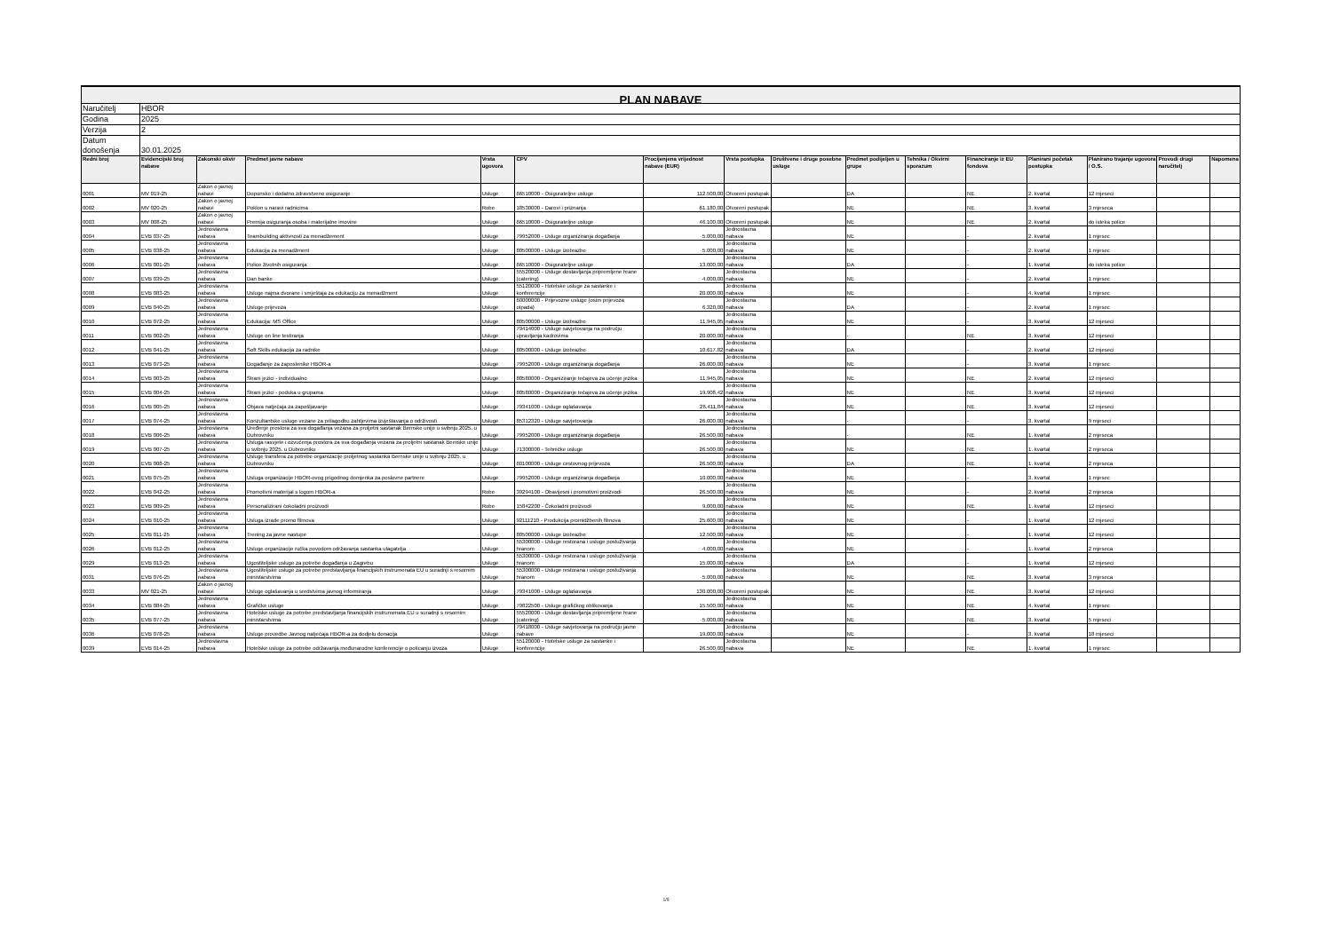| PLAN NABAVE | | | | | | | | | | | | | | | |
| Naručitelj | HBOR | | | | | | | | | | | | | | |
| Godina | 2025 | | | | | | | | | | | | | | |
| Verzija | 2 | | | | | | | | | | | | | | |
| Datum donošenja | 30.01.2025 | | | | | | | | | | | | | | |
| Redni broj | Evidencijski broj nabave | Zakonski okvir | Predmet javne nabave | Vrsta ugovora | CPV | Procijenjena vrijednost nabave (EUR) | Vrsta postupka | Društvene i druge posebne usluge | Predmet podijeljen u grupe | Tehnika / Okvirni sporazum | Financiranje iz EU fondova | Planirani početak postupka | Planirano trajanje ugovora / O.S. | Provodi drugi naručitelj | Napomena |
| 0001 | MV 019-25 | Zakon o javnoj nabavi | Dopunsko i dodatno zdravstveno osiguranje | Usluge | 66510000 - Osiguratelјne usluge | 112.500,00 | Otvoreni postupak | | DA | | NE | 2. kvartal | 12 mjeseci | | |
| 0002 | MV 020-25 | Zakon o javnoj nabavi | Poklon u naravi radnicima | Robe | 18530000 - Darovi i priznanja | 61.180,00 | Otvoreni postupak | | NE | | NE | 3. kvartal | 3 mjeseca | | |
| 0003 | MV 008-25 | Zakon o javnoj nabavi | Premija osiguranja osoba i materijalne imovine | Usluge | 66510000 - Osiguratelјne usluge | 46.100,00 | Otvoreni postupak | | NE | | NE | 2. kvartal | do isteka police | | |
| 0004 | EVB 037-25 | Jednostavna nabava | Teambuilding aktivnosti za menadžement | Usluge | 79952000 - Usluge organiziranja događanja | 5.000,00 | Jednostavna nabava | | NE | | - | 2. kvartal | 1 mjesec | | |
| 0005 | EVB 038-25 | Jednostavna nabava | Edukacija za menadžment | Usluge | 80500000 - Usluge izobrazbe | 5.000,00 | Jednostavna nabava | | NE | | - | 2. kvartal | 1 mjesec | | |
| 0006 | EVB 001-25 | Jednostavna nabava | Police životnih osiguranja | Usluge | 66510000 - Osiguratelјne usluge | 13.000,00 | Jednostavna nabava | | DA | | - | 1. kvartal | do isteka police | | |
| 0007 | EVB 039-25 | Jednostavna nabava | Dan banke | Usluge | 55520000 - Usluge dostavljanja pripremljene hrane (catering) | 4.000,00 | Jednostavna nabava | | NE | | - | 2. kvartal | 1 mjesec | | |
| 0008 | EVB 083-25 | Jednostavna nabava | Usluge najma dvorane i smještaja za edukaciju za menadžment | Usluge | 55120000 - Hotelske usluge za sastanke i konferencije | 20.000,00 | Jednostavna nabava | | NE | | - | 4. kvartal | 1 mjesec | | |
| 0009 | EVB 040-25 | Jednostavna nabava | Usluge prijevoza | Usluge | 60000000 - Prijevozne usluge (osim prijevoza otpada) | 6.320,00 | Jednostavna nabava | | DA | | - | 2. kvartal | 1 mjesec | | |
| 0010 | EVB 072-25 | Jednostavna nabava | Edukacija: MS Office | Usluge | 80500000 - Usluge izobrazbe | 11.945,05 | Jednostavna nabava | | NE | | - | 3. kvartal | 12 mjeseci | | |
| 0011 | EVB 002-25 | Jednostavna nabava | Usluge on line testiranja | Usluge | 79414000 - Usluge savjetovanja na području upravljanja kadrovima | 20.000,00 | Jednostavna nabava | | - | | NE | 3. kvartal | 12 mjeseci | | |
| 0012 | EVB 041-25 | Jednostavna nabava | Soft Skills edukacija za radnike | Usluge | 80500000 - Usluge izobrazbe | 10.617,82 | Jednostavna nabava | | DA | | - | 2. kvartal | 12 mjeseci | | |
| 0013 | EVB 073-25 | Jednostavna nabava | Događanje za zaposlenike HBOR-a | Usluge | 79952000 - Usluge organiziranja događanja | 26.000,00 | Jednostavna nabava | | NE | | - | 3. kvartal | 1 mjesec | | |
| 0014 | EVB 003-25 | Jednostavna nabava | Strani jezici - individualno | Usluge | 80580000 - Organiziranje tečajeva za učenje jezika | 11.945,05 | Jednostavna nabava | | NE | | NE | 2. kvartal | 12 mjeseci | | |
| 0015 | EVB 004-25 | Jednostavna nabava | Strani jezici - poduka u grupama | Usluge | 80580000 - Organiziranje tečajeva za učenje jezika | 19.908,42 | Jednostavna nabava | | NE | | NE | 3. kvartal | 12 mjeseci | | |
| 0016 | EVB 005-25 | Jednostavna nabava | Objava natječaja za zapošljavanje | Usluge | 79341000 - Usluge oglašavanja | 26.411,84 | Jednostavna nabava | | NE | | NE | 3. kvartal | 12 mjeseci | | |
| 0017 | EVB 074-25 | Jednostavna nabava | Konzultantske usluge vezane za prilagodbu zahtjevima izvještavanja o održivosti | Usluge | 85312320 - Usluge savjetovanja | 26.000,00 | Jednostavna nabava | | - | | - | 3. kvartal | 9 mjeseci | | |
| 0018 | EVB 006-25 | Jednostavna nabava | Uređenje prostora za sva događanja vezana za proljetni sastanak Bernske unije u svibnju 2025. u Dubrovniku | Usluge | 79952000 - Usluge organiziranja događanja | 26.500,00 | Jednostavna nabava | | - | | NE | 1. kvartal | 2 mjeseca | | |
| 0019 | EVB 007-25 | Jednostavna nabava | Usluga rasvjete i ozvučenja prostora za sva događanja vezana za proljetni sastanak Bernske unije u svibnju 2025. u Dubrovniku | Usluge | 71300000 - Tehničke usluge | 26.500,00 | Jednostavna nabava | | NE | | NE | 1. kvartal | 2 mjeseca | | |
| 0020 | EVB 008-25 | Jednostavna nabava | Usluge transfera za potrebe organizacije proljetnog sastanka Bernske unije u svibnju 2025. u Dubrovniku | Usluge | 60100000 - Usluge cestovnog prijevoza | 26.500,00 | Jednostavna nabava | | DA | | NE | 1. kvartal | 2 mjeseca | | |
| 0021 | EVB 075-25 | Jednostavna nabava | Usluga organizacije HBOR-ovog prigodnog domjenka za poslovne partnere | Usluge | 79952000 - Usluge organiziranja događanja | 10.000,00 | Jednostavna nabava | | NE | | - | 3. kvartal | 1 mjesec | | |
| 0022 | EVB 042-25 | Jednostavna nabava | Promotivni materijal s logom HBOR-a | Robe | 39294100 - Obavijesni i promotivni proizvodi | 26.500,00 | Jednostavna nabava | | NE | | - | 2. kvartal | 2 mjeseca | | |
| 0023 | EVB 009-25 | Jednostavna nabava | Personalizirani čokoladni proizvodi | Robe | 15842200 - Čokoladni proizvodi | 9.000,00 | Jednostavna nabava | | NE | | NE | 1. kvartal | 12 mjeseci | | |
| 0024 | EVB 010-25 | Jednostavna nabava | Usluga izrade promo filmova | Usluge | 92111210 - Produkcija promidžbenih filmova | 25.600,00 | Jednostavna nabava | | NE | | - | 1. kvartal | 12 mjeseci | | |
| 0025 | EVB 011-25 | Jednostavna nabava | Trening za javne nastupe | Usluge | 80500000 - Usluge izobrazbe | 12.500,00 | Jednostavna nabava | | NE | | - | 1. kvartal | 12 mjeseci | | |
| 0026 | EVB 012-25 | Jednostavna nabava | Usluge organizacije ručka povodom održavanja sastanka ulagatelja | Usluge | 55300000 - Usluge restorana i usluge posluživanja hranom | 4.000,00 | Jednostavna nabava | | NE | | - | 1. kvartal | 2 mjeseca | | |
| 0029 | EVB 013-25 | Jednostavna nabava | Ugostiteljske usluge za potrebe događanja u Zagrebu | Usluge | 55300000 - Usluge restorana i usluge posluživanja hranom | 15.000,00 | Jednostavna nabava | | DA | | - | 1. kvartal | 12 mjeseci | | |
| 0031 | EVB 076-25 | Jednostavna nabava | Ugostiteljske usluge za potrebe predstavljanja financijskih instrumenata EU u suradnji s resornim ministarstvima | Usluge | 55300000 - Usluge restorana i usluge posluživanja hranom | 5.000,00 | Jednostavna nabava | | NE | | NE | 3. kvartal | 3 mjeseca | | |
| 0033 | MV 021-25 | Zakon o javnoj nabavi | Usluge oglašavanja u sredstvima javnog informiranja | Usluge | 79341000 - Usluge oglašavanja | 130.000,00 | Otvoreni postupak | | NE | | NE | 3. kvartal | 12 mjeseci | | |
| 0034 | EVB 084-25 | Jednostavna nabava | Grafičke usluge | Usluge | 79822500 - Usluge grafičkog oblikovanja | 15.500,00 | Jednostavna nabava | | NE | | NE | 4. kvartal | 1 mjesec | | |
| 0035 | EVB 077-25 | Jednostavna nabava | Hotelske usluge za potrebe predstavljanja financijskih instrumenata EU u suradnji s resornim ministarstvima | Usluge | 55520000 - Usluge dostavljanja pripremljene hrane (catering) | 5.000,00 | Jednostavna nabava | | NE | | NE | 3. kvartal | 5 mjeseci | | |
| 0036 | EVB 078-25 | Jednostavna nabava | Usluge provedbe Javnog natječaja HBOR-a za dodjelu donacija | Usluge | 79418000 - Usluge savjetovanja na području javne nabave | 19.000,00 | Jednostavna nabava | | NE | | - | 3. kvartal | 18 mjeseci | | |
| 0039 | EVB 014-25 | Jednostavna nabava | Hotelske usluge za potrebe održavanja međunarodne konferencije o poticanju izvoza | Usluge | 55120000 - Hotelske usluge za sastanke i konferencije | 26.500,00 | Jednostavna nabava | | NE | | NE | 1. kvartal | 1 mjesec | | |
1/5